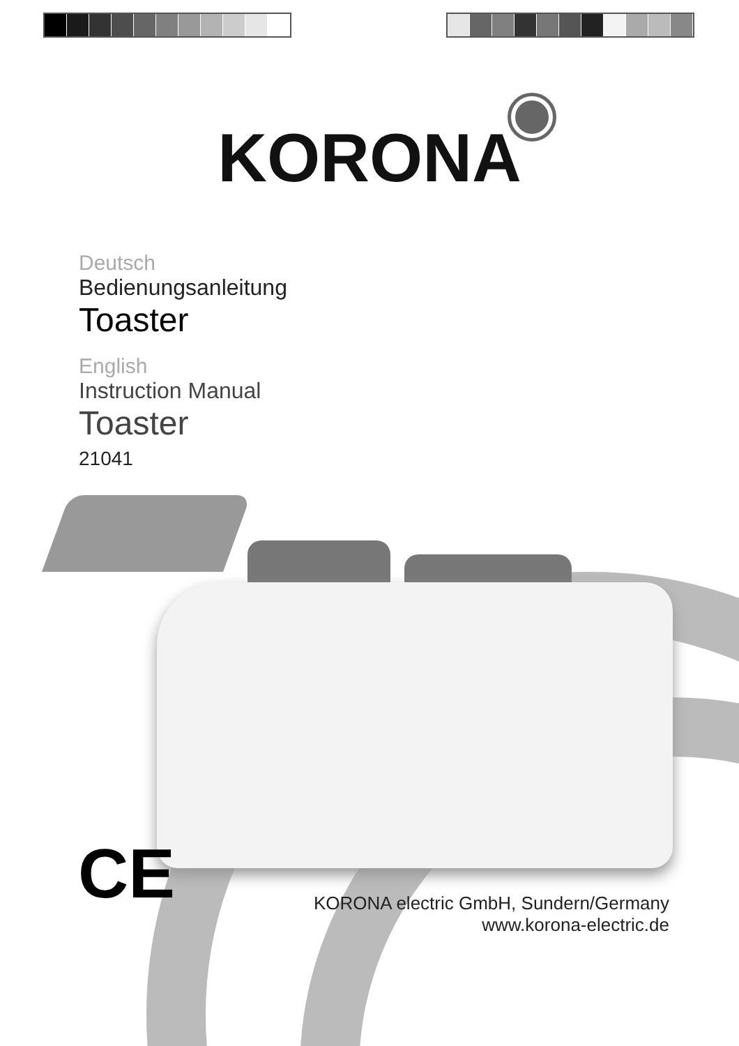KORONA
Deutsch
Bedienungsanleitung
Toaster
English
Instruction Manual
Toaster
21041
CE
KORONA electric GmbH, Sundern/Germany
www.korona-electric.de